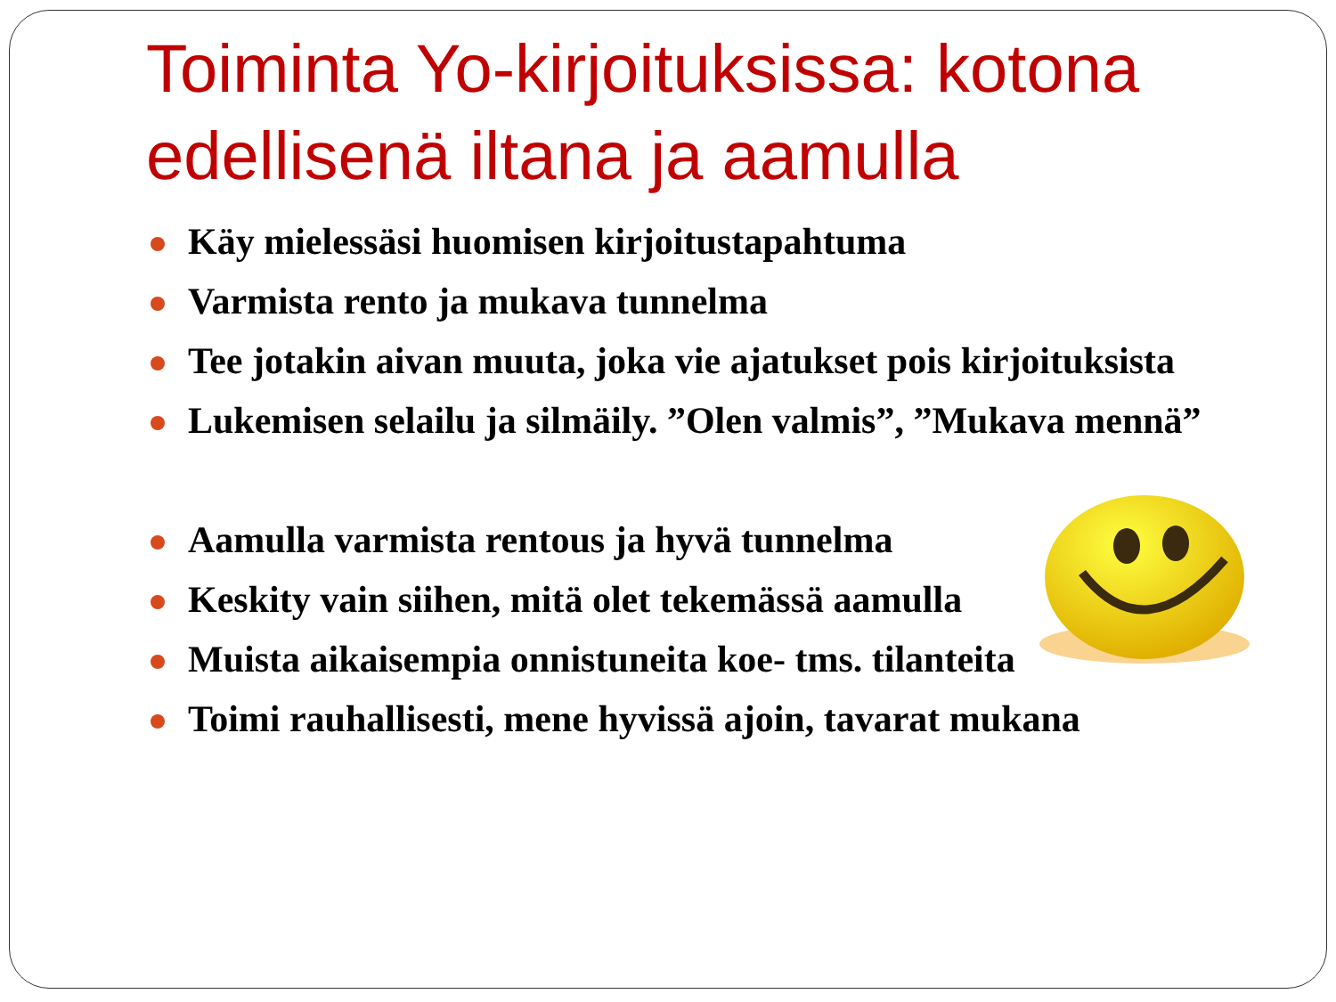Toiminta Yo-kirjoituksissa: kotona edellisenä iltana ja aamulla
Käy mielessäsi huomisen kirjoitustapahtuma
Varmista rento ja mukava tunnelma
Tee jotakin aivan muuta, joka vie ajatukset pois kirjoituksista
Lukemisen selailu ja silmäily. ”Olen valmis”, ”Mukava mennä”
Aamulla varmista rentous ja hyvä tunnelma
Keskity vain siihen, mitä olet tekemässä aamulla
Muista aikaisempia onnistuneita koe- tms. tilanteita
Toimi rauhallisesti, mene hyvissä ajoin, tavarat mukana